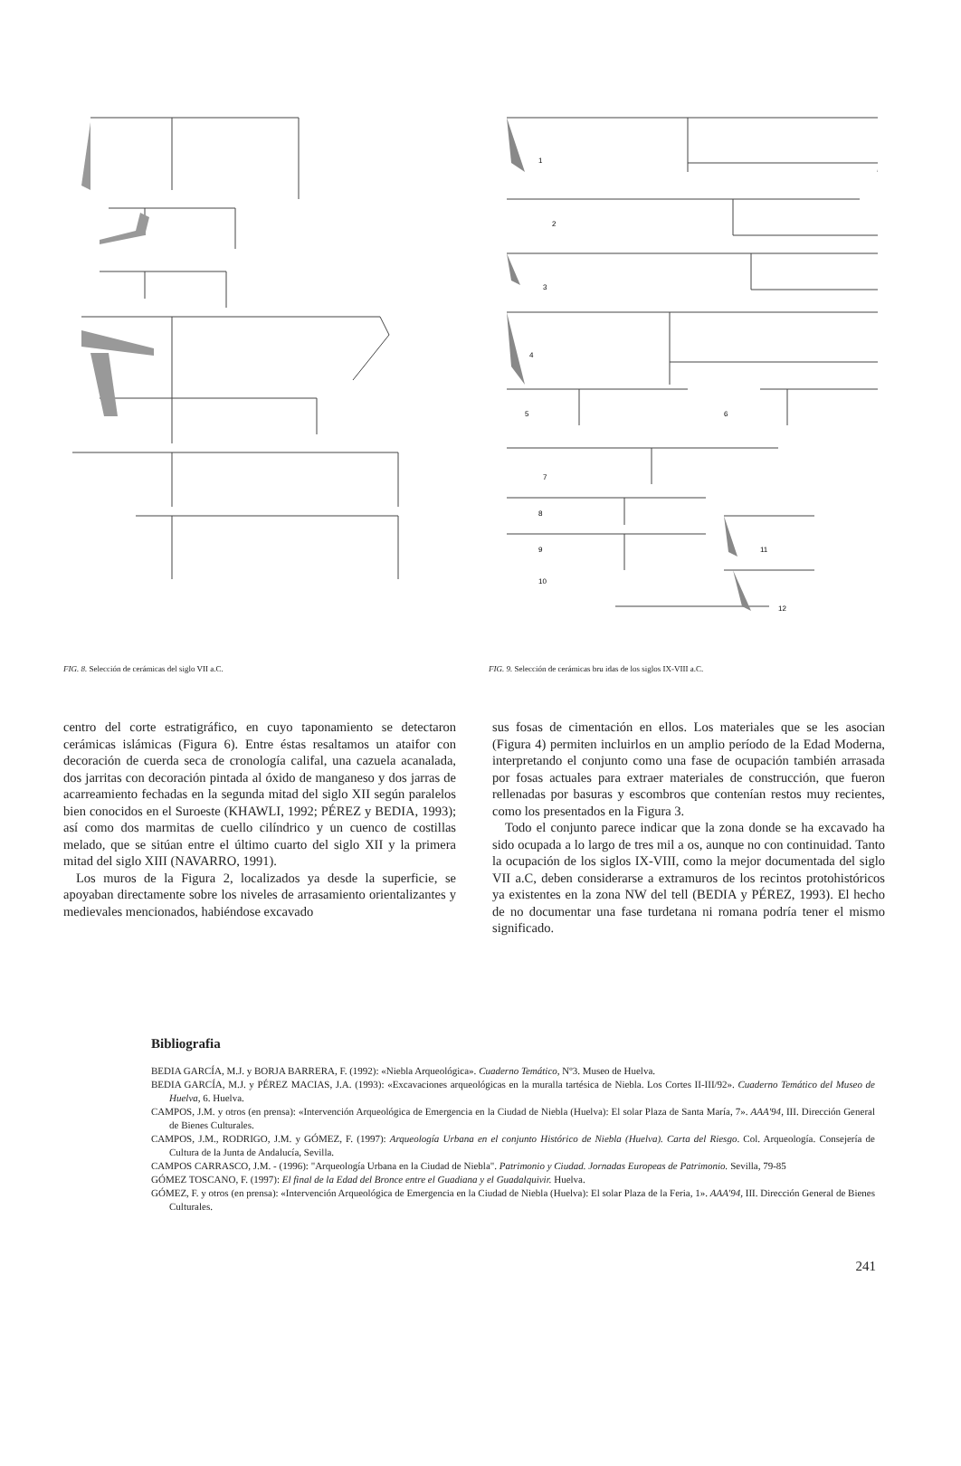FIG. 8. Selección de cerámicas del siglo VII a.C.
1
2
3
4
5
6
7
8
9
10
11
12
FIG. 9. Selección de cerámicas bru idas de los siglos IX-VIII a.C.
centro del corte estratigráfico, en cuyo taponamiento se detectaron cerámicas islámicas (Figura 6). Entre éstas resaltamos un ataifor con decoración de cuerda seca de cronología califal, una cazuela acanalada, dos jarritas con decoración pintada al óxido de manganeso y dos jarras de acarreamiento fechadas en la segunda mitad del siglo XII según paralelos bien conocidos en el Suroeste (KHAWLI, 1992; PÉREZ y BEDIA, 1993); así como dos marmitas de cuello cilíndrico y un cuenco de costillas melado, que se sitúan entre el último cuarto del siglo XII y la primera mitad del siglo XIII (NAVARRO, 1991).
Los muros de la Figura 2, localizados ya desde la superficie, se apoyaban directamente sobre los niveles de arrasamiento orientalizantes y medievales mencionados, habiéndose excavado
sus fosas de cimentación en ellos. Los materiales que se les asocian (Figura 4) permiten incluirlos en un amplio período de la Edad Moderna, interpretando el conjunto como una fase de ocupación también arrasada por fosas actuales para extraer materiales de construcción, que fueron rellenadas por basuras y escombros que contenían restos muy recientes, como los presentados en la Figura 3.
Todo el conjunto parece indicar que la zona donde se ha excavado ha sido ocupada a lo largo de tres mil a os, aunque no con continuidad. Tanto la ocupación de los siglos IX-VIII, como la mejor documentada del siglo VII a.C, deben considerarse a extramuros de los recintos protohistóricos ya existentes en la zona NW del tell (BEDIA y PÉREZ, 1993). El hecho de no documentar una fase turdetana ni romana podría tener el mismo significado.
Bibliografia
BEDIA GARCÍA, M.J. y BORJA BARRERA, F. (1992): «Niebla Arqueológica». Cuaderno Temático, Nº3. Museo de Huelva.
BEDIA GARCÍA, M.J. y PÉREZ MACIAS, J.A. (1993): «Excavaciones arqueológicas en la muralla tartésica de Niebla. Los Cortes II-III/92». Cuaderno Temático del Museo de Huelva, 6. Huelva.
CAMPOS, J.M. y otros (en prensa): «Intervención Arqueológica de Emergencia en la Ciudad de Niebla (Huelva): El solar Plaza de Santa María, 7». AAA'94, III. Dirección General de Bienes Culturales.
CAMPOS, J.M., RODRIGO, J.M. y GÓMEZ, F. (1997): Arqueología Urbana en el conjunto Histórico de Niebla (Huelva). Carta del Riesgo. Col. Arqueología. Consejería de Cultura de la Junta de Andalucía, Sevilla.
CAMPOS CARRASCO, J.M. - (1996): "Arqueología Urbana en la Ciudad de Niebla". Patrimonio y Ciudad. Jornadas Europeas de Patrimonio. Sevilla, 79-85
GÓMEZ TOSCANO, F. (1997): El final de la Edad del Bronce entre el Guadiana y el Guadalquivir. Huelva.
GÓMEZ, F. y otros (en prensa): «Intervención Arqueológica de Emergencia en la Ciudad de Niebla (Huelva): El solar Plaza de la Feria, 1». AAA'94, III. Dirección General de Bienes Culturales.
241